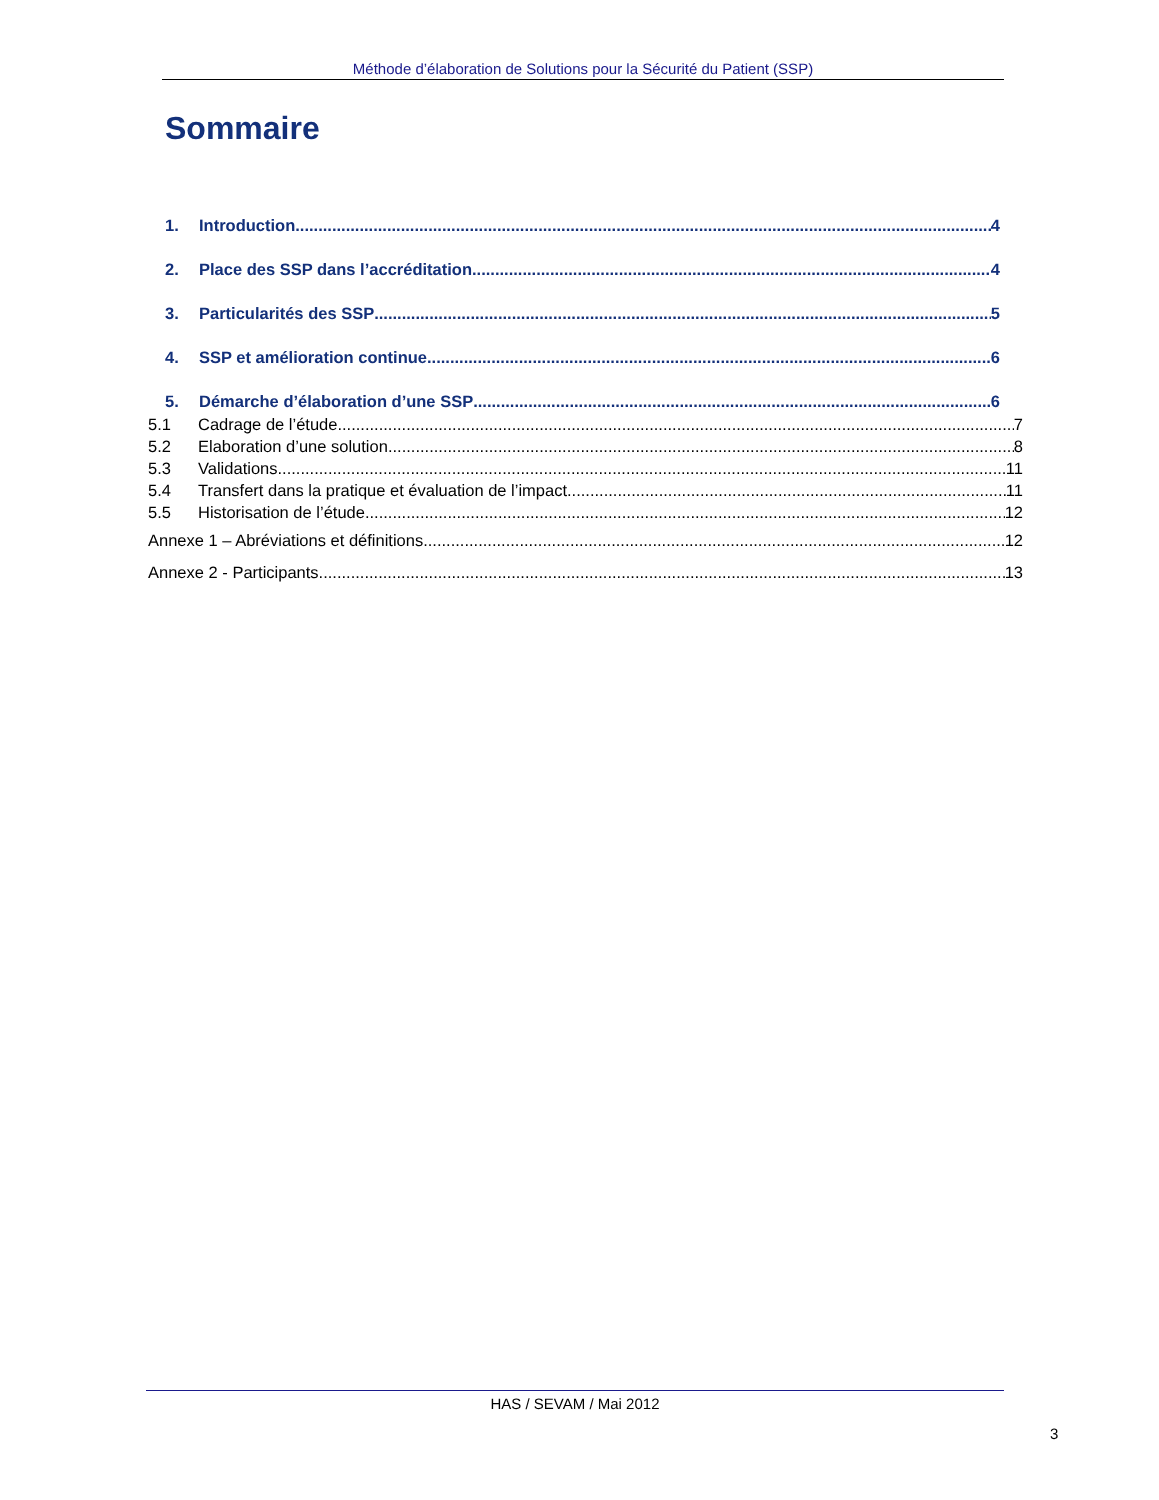Méthode d’élaboration de Solutions pour la Sécurité du Patient (SSP)
Sommaire
1. Introduction 4
2. Place des SSP dans l’accréditation 4
3. Particularités des SSP 5
4. SSP et amélioration continue 6
5. Démarche d’élaboration d’une SSP 6
5.1 Cadrage de l’étude 7
5.2 Elaboration d’une solution 8
5.3 Validations 11
5.4 Transfert dans la pratique et évaluation de l’impact 11
5.5 Historisation de l’étude 12
Annexe 1 – Abréviations et définitions 12
Annexe 2 - Participants 13
HAS / SEVAM / Mai 2012
3